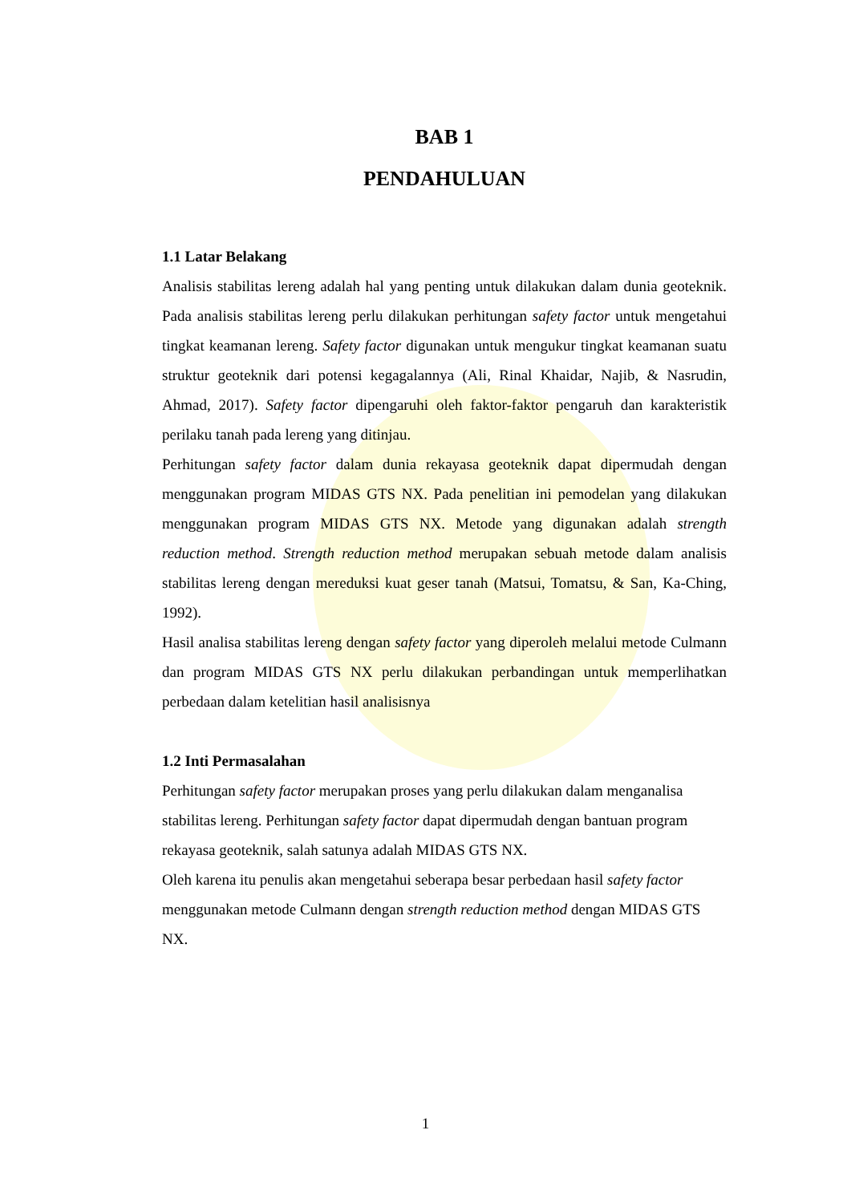BAB 1
PENDAHULUAN
1.1 Latar Belakang
Analisis stabilitas lereng adalah hal yang penting untuk dilakukan dalam dunia geoteknik. Pada analisis stabilitas lereng perlu dilakukan perhitungan safety factor untuk mengetahui tingkat keamanan lereng. Safety factor digunakan untuk mengukur tingkat keamanan suatu struktur geoteknik dari potensi kegagalannya (Ali, Rinal Khaidar, Najib, & Nasrudin, Ahmad, 2017). Safety factor dipengaruhi oleh faktor-faktor pengaruh dan karakteristik perilaku tanah pada lereng yang ditinjau.
Perhitungan safety factor dalam dunia rekayasa geoteknik dapat dipermudah dengan menggunakan program MIDAS GTS NX. Pada penelitian ini pemodelan yang dilakukan menggunakan program MIDAS GTS NX. Metode yang digunakan adalah strength reduction method. Strength reduction method merupakan sebuah metode dalam analisis stabilitas lereng dengan mereduksi kuat geser tanah (Matsui, Tomatsu, & San, Ka-Ching, 1992).
Hasil analisa stabilitas lereng dengan safety factor yang diperoleh melalui metode Culmann dan program MIDAS GTS NX perlu dilakukan perbandingan untuk memperlihatkan perbedaan dalam ketelitian hasil analisisnya
1.2 Inti Permasalahan
Perhitungan safety factor merupakan proses yang perlu dilakukan dalam menganalisa stabilitas lereng. Perhitungan safety factor dapat dipermudah dengan bantuan program rekayasa geoteknik, salah satunya adalah MIDAS GTS NX.
Oleh karena itu penulis akan mengetahui seberapa besar perbedaan hasil safety factor menggunakan metode Culmann dengan strength reduction method dengan MIDAS GTS NX.
1